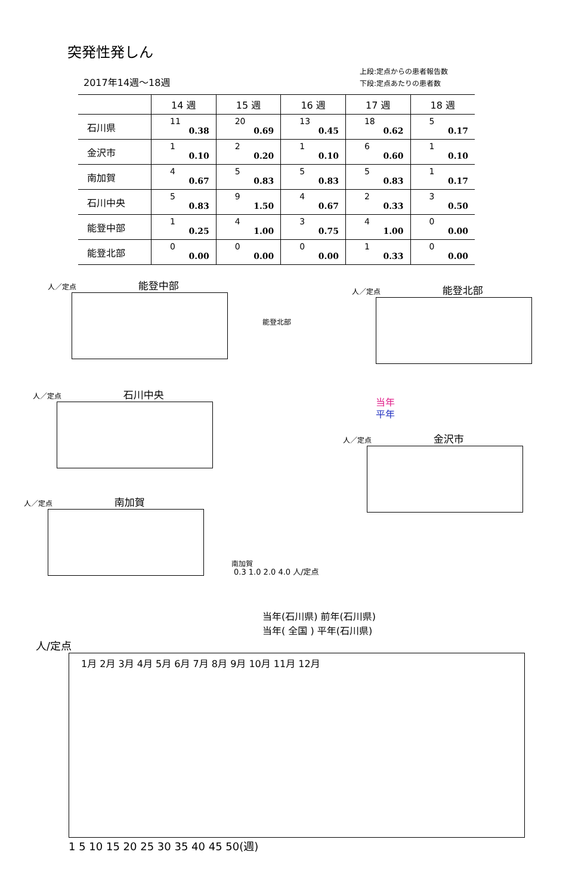突発性発しん
2017年14週〜18週
上段:定点からの患者報告数
下段:定点あたりの患者数
| | 14 週 | 15 週 | 16 週 | 17 週 | 18 週 |
| --- | --- | --- | --- | --- | --- |
| 石川県 | 11 0.38 | 20 0.69 | 13 0.45 | 18 0.62 | 5 0.17 |
| 金沢市 | 1 0.10 | 2 0.20 | 1 0.10 | 6 0.60 | 1 0.10 |
| 南加賀 | 4 0.67 | 5 0.83 | 5 0.83 | 5 0.83 | 1 0.17 |
| 石川中央 | 5 0.83 | 9 1.50 | 4 0.67 | 2 0.33 | 3 0.50 |
| 能登中部 | 1 0.25 | 4 1.00 | 3 0.75 | 4 1.00 | 0 0.00 |
| 能登北部 | 0 0.00 | 0 0.00 | 0 0.00 | 1 0.33 | 0 0.00 |
人／定点 能登中部
人／定点 能登北部
人／定点 石川中央
人／定点 金沢市
人／定点 南加賀
当年
平年
能登北部
南加賀
0.3 1.0 2.0 4.0 人/定点
当年(石川県) 前年(石川県)
当年( 全国 ) 平年(石川県)
人/定点
1月 2月 3月 4月 5月 6月 7月 8月 9月 10月 11月 12月
1 5 10 15 20 25 30 35 40 45 50(週)